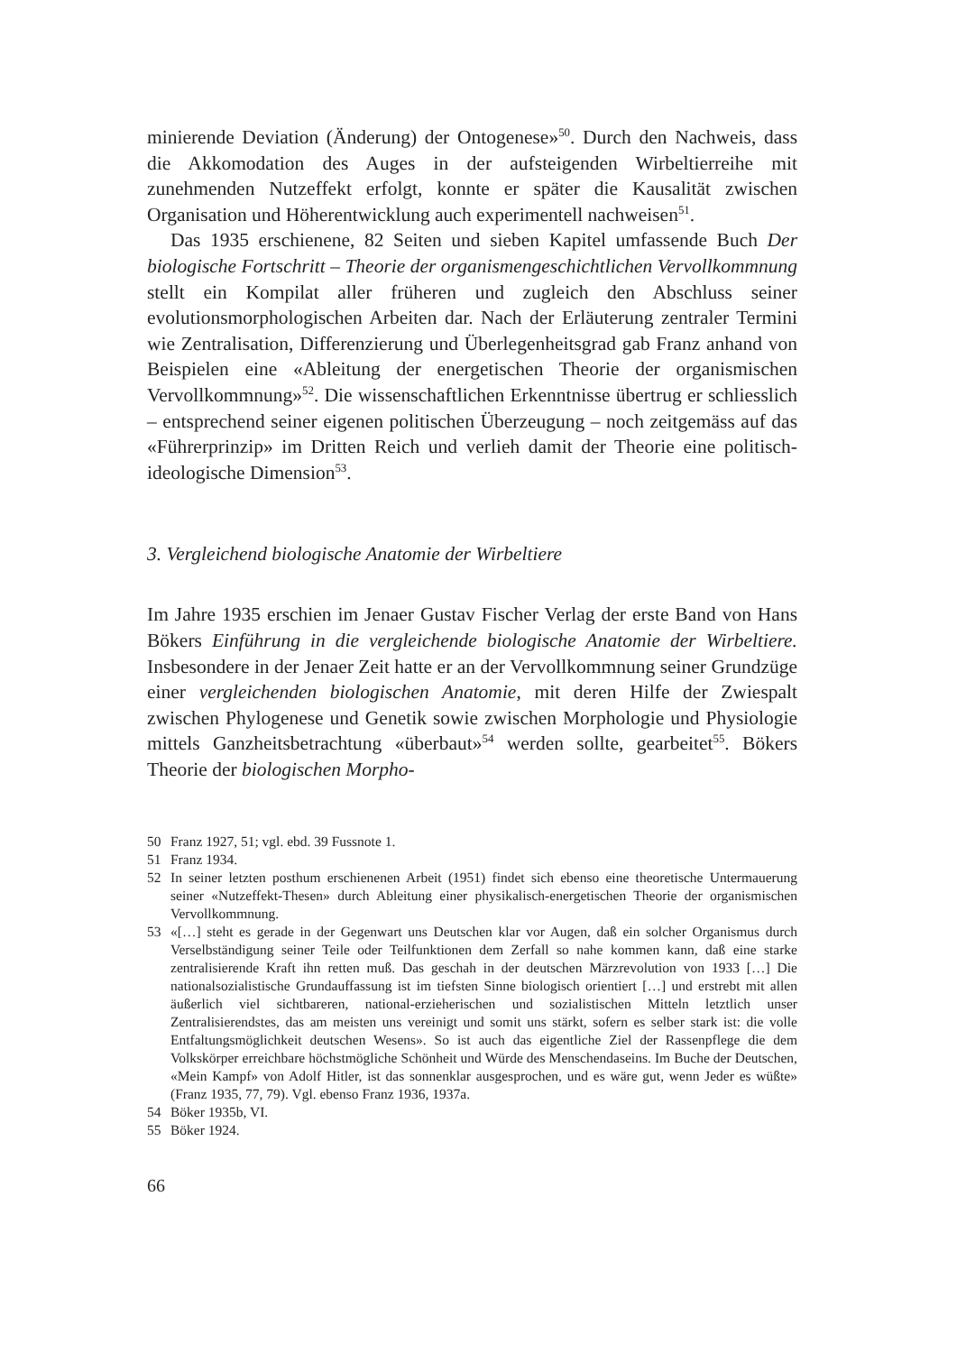minierende Deviation (Änderung) der Ontogenese»<sup>50</sup>. Durch den Nachweis, dass die Akkomodation des Auges in der aufsteigenden Wirbeltierreihe mit zunehmenden Nutzeffekt erfolgt, konnte er später die Kausalität zwischen Organisation und Höherentwicklung auch experimentell nachweisen<sup>51</sup>.
Das 1935 erschienene, 82 Seiten und sieben Kapitel umfassende Buch Der biologische Fortschritt – Theorie der organismengeschichtlichen Vervoll­kommnung stellt ein Kompilat aller früheren und zugleich den Abschluss sei­ner evolutionsmorphologischen Arbeiten dar. Nach der Erläuterung zentra­ler Termini wie Zentralisation, Differenzierung und Überlegenheitsgrad gab Franz anhand von Beispielen eine «Ableitung der energetischen Theorie der organismischen Vervollkommnung»<sup>52</sup>. Die wissenschaftlichen Erkenntnisse übertrug er schliesslich – entsprechend seiner eigenen politischen Überzeu­gung – noch zeitgemäss auf das «Führerprinzip» im Dritten Reich und ver­lieh damit der Theorie eine politisch-ideologische Dimension<sup>53</sup>.
3. Vergleichend biologische Anatomie der Wirbeltiere
Im Jahre 1935 erschien im Jenaer Gustav Fischer Verlag der erste Band von Hans Bökers Einführung in die vergleichende biologische Anatomie der Wirbeltiere. Insbesondere in der Jenaer Zeit hatte er an der Vervoll­kommnung seiner Grundzüge einer vergleichenden biologischen Anatomie, mit deren Hilfe der Zwiespalt zwischen Phylogenese und Genetik sowie zwischen Morphologie und Physiologie mittels Ganzheitsbetrachtung «über­baut»<sup>54</sup> werden sollte, gearbeitet<sup>55</sup>. Bökers Theorie der biologischen Morpho-
50 Franz 1927, 51; vgl. ebd. 39 Fussnote 1.
51 Franz 1934.
52 In seiner letzten posthum erschienenen Arbeit (1951) findet sich ebenso eine theoretische Untermauerung seiner «Nutzeffekt-Thesen» durch Ableitung einer physikalisch-energeti­schen Theorie der organismischen Vervollkommnung.
53 «[…] steht es gerade in der Gegenwart uns Deutschen klar vor Augen, daß ein solcher Or­ganismus durch Verselbständigung seiner Teile oder Teilfunktionen dem Zerfall so nahe kommen kann, daß eine starke zentralisierende Kraft ihn retten muß. Das geschah in der deutschen Märzrevolution von 1933 […] Die nationalsozialistische Grundauffassung ist im tiefsten Sinne biologisch orientiert […] und erstrebt mit allen äußerlich viel sichtbareren, na­tional-erzieherischen und sozialistischen Mitteln letztlich unser Zentralisierendstes, das am meisten uns vereinigt und somit uns stärkt, sofern es selber stark ist: die volle Entfaltungs­möglichkeit deutschen Wesens». So ist auch das eigentliche Ziel der Rassenpflege die dem Volkskörper erreichbare höchstmögliche Schönheit und Würde des Menschendaseins. Im Buche der Deutschen, «Mein Kampf» von Adolf Hitler, ist das sonnenklar ausgesprochen, und es wäre gut, wenn Jeder es wüßte» (Franz 1935, 77, 79). Vgl. ebenso Franz 1936, 1937a.
54 Böker 1935b, VI.
55 Böker 1924.
66